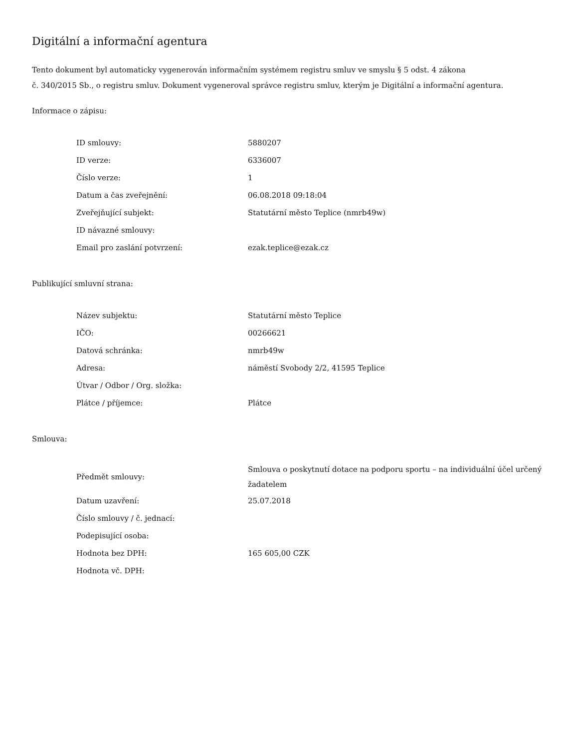Digitální a informační agentura
Tento dokument byl automaticky vygenerován informačním systémem registru smluv ve smyslu § 5 odst. 4 zákona
č. 340/2015 Sb., o registru smluv. Dokument vygeneroval správce registru smluv, kterým je Digitální a informační agentura.
Informace o zápisu:
| ID smlouvy: | 5880207 |
| ID verze: | 6336007 |
| Číslo verze: | 1 |
| Datum a čas zveřejnění: | 06.08.2018 09:18:04 |
| Zveřejňující subjekt: | Statutární město Teplice (nmrb49w) |
| ID návazné smlouvy: | |
| Email pro zaslání potvrzení: | ezak.teplice@ezak.cz |
Publikující smluvní strana:
| Název subjektu: | Statutární město Teplice |
| IČO: | 00266621 |
| Datová schránka: | nmrb49w |
| Adresa: | náměstí Svobody 2/2, 41595 Teplice |
| Útvar / Odbor / Org. složka: | |
| Plátce / příjemce: | Plátce |
Smlouva:
| Předmět smlouvy: | Smlouva o poskytnutí dotace na podporu sportu – na individuální účel určený žadatelem |
| Datum uzavření: | 25.07.2018 |
| Číslo smlouvy / č. jednací: | |
| Podepisující osoba: | |
| Hodnota bez DPH: | 165 605,00 CZK |
| Hodnota vč. DPH: | |